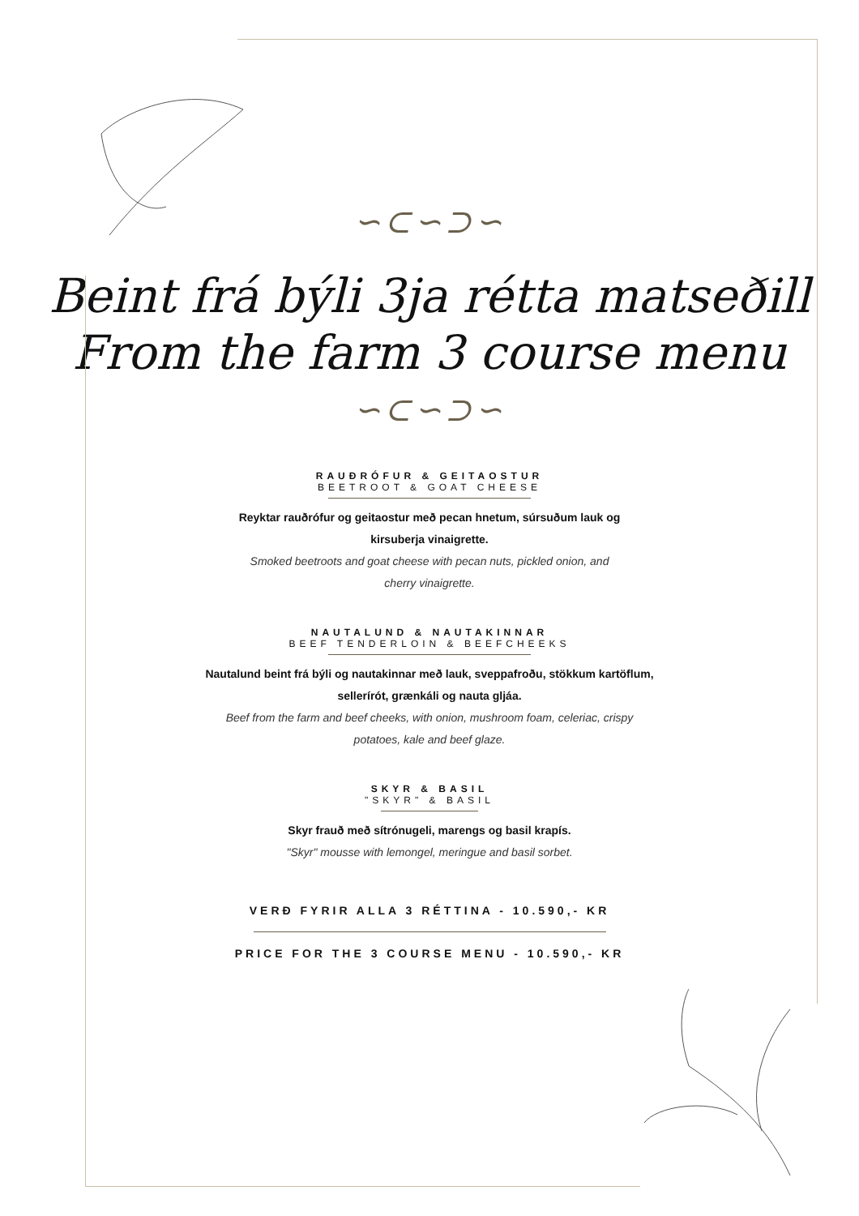∽⊂∽⊃∽
Beint frá býli 3ja rétta matseðill
From the farm 3 course menu
∽⊂∽⊃∽
RAUÐRÓFUR & GEITAOSTUR
BEETROOT & GOAT CHEESE
Reyktar rauðrófur og geitaostur með pecan hnetum, súrsuðum lauk og
kirsuberja vinaigrette.
Smoked beetroots and goat cheese with pecan nuts, pickled onion, and
cherry vinaigrette.
NAUTALUND & NAUTAKINNAR
BEEF TENDERLOIN & BEEFCHEEKS
Nautalund beint frá býli og nautakinnar með lauk, sveppafroðu, stökkum kartöflum,
sellerírót, grænkáli og nauta gljáa.
Beef from the farm and beef cheeks, with onion, mushroom foam, celeriac, crispy
potatoes, kale and beef glaze.
SKYR & BASIL
"SKYR" & BASIL
Skyr frauð með sítrónugeli, marengs og basil krapís.
"Skyr" mousse with lemongel, meringue and basil sorbet.
VERÐ FYRIR ALLA 3 RÉTTINA - 10.590,- KR
PRICE FOR THE 3 COURSE MENU - 10.590,- KR